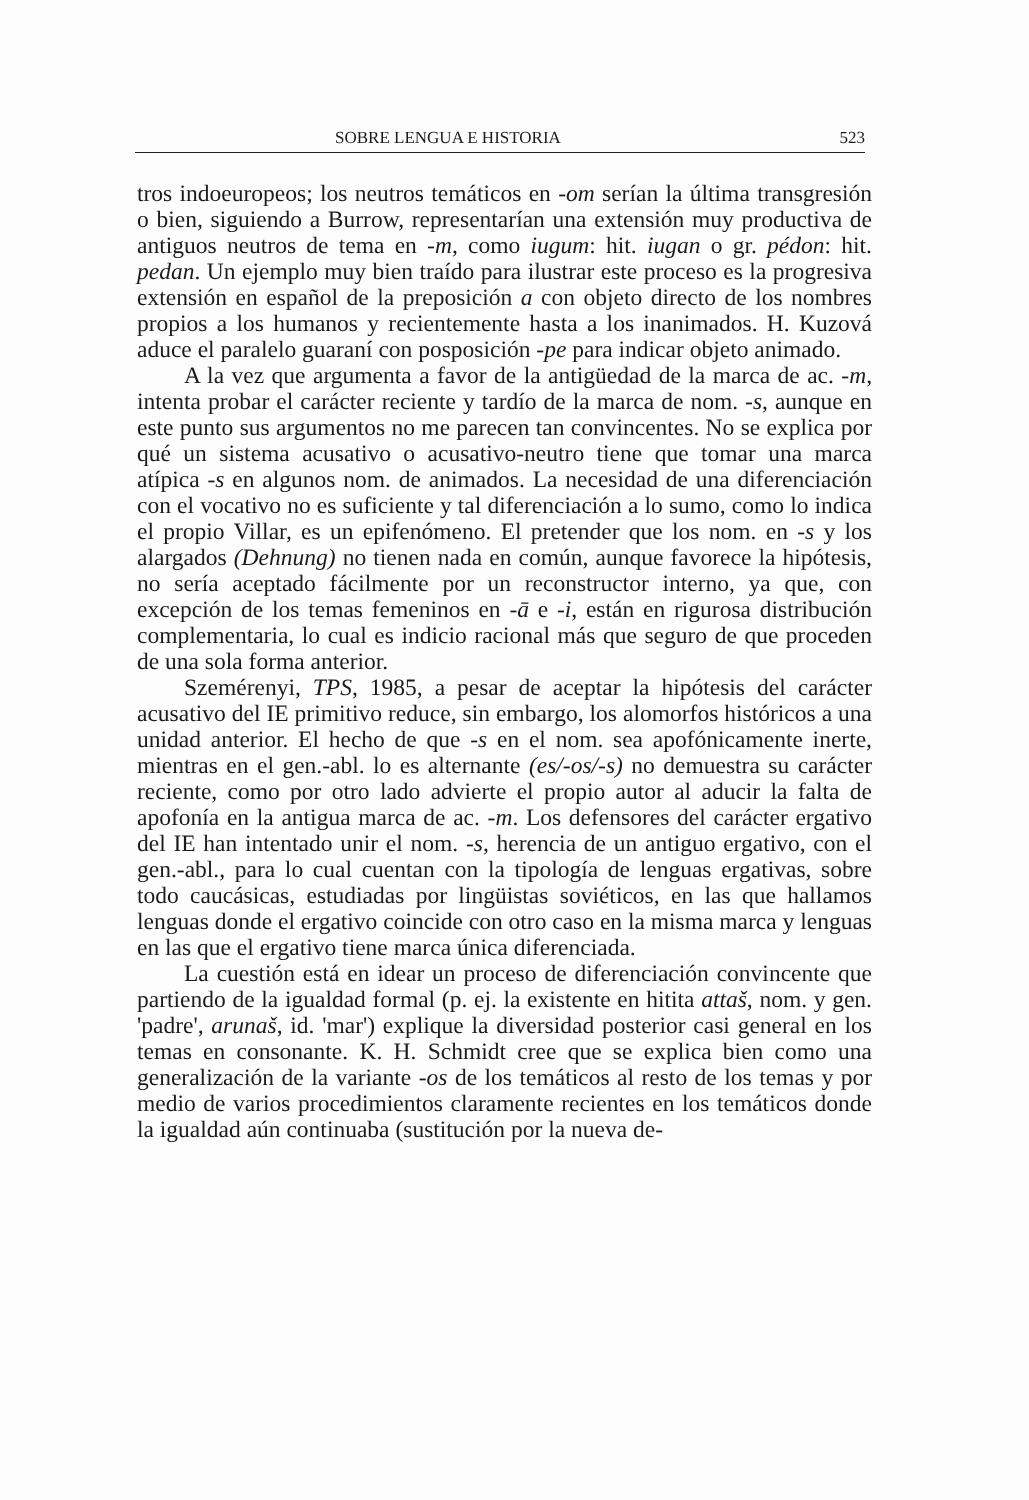SOBRE LENGUA E HISTORIA 523
tros indoeuropeos; los neutros temáticos en -om serían la última transgresión o bien, siguiendo a Burrow, representarían una extensión muy productiva de antiguos neutros de tema en -m, como iugum: hit. iugan o gr. pédon: hit. pedan. Un ejemplo muy bien traído para ilustrar este proceso es la progresiva extensión en español de la preposición a con objeto directo de los nombres propios a los humanos y recientemente hasta a los inanimados. H. Kuzová aduce el paralelo guaraní con posposición -pe para indicar objeto animado.
A la vez que argumenta a favor de la antigüedad de la marca de ac. -m, intenta probar el carácter reciente y tardío de la marca de nom. -s, aunque en este punto sus argumentos no me parecen tan convincentes. No se explica por qué un sistema acusativo o acusativo-neutro tiene que tomar una marca atípica -s en algunos nom. de animados. La necesidad de una diferenciación con el vocativo no es suficiente y tal diferenciación a lo sumo, como lo indica el propio Villar, es un epifenómeno. El pretender que los nom. en -s y los alargados (Dehnung) no tienen nada en común, aunque favorece la hipótesis, no sería aceptado fácilmente por un reconstructor interno, ya que, con excepción de los temas femeninos en -ā e -i, están en rigurosa distribución complementaria, lo cual es indicio racional más que seguro de que proceden de una sola forma anterior.
Szemérenyi, TPS, 1985, a pesar de aceptar la hipótesis del carácter acusativo del IE primitivo reduce, sin embargo, los alomorfos históricos a una unidad anterior. El hecho de que -s en el nom. sea apofónicamente inerte, mientras en el gen.-abl. lo es alternante (es/-os/-s) no demuestra su carácter reciente, como por otro lado advierte el propio autor al aducir la falta de apofonía en la antigua marca de ac. -m. Los defensores del carácter ergativo del IE han intentado unir el nom. -s, herencia de un antiguo ergativo, con el gen.-abl., para lo cual cuentan con la tipología de lenguas ergativas, sobre todo caucásicas, estudiadas por lingüistas soviéticos, en las que hallamos lenguas donde el ergativo coincide con otro caso en la misma marca y lenguas en las que el ergativo tiene marca única diferenciada.
La cuestión está en idear un proceso de diferenciación convincente que partiendo de la igualdad formal (p. ej. la existente en hitita attaš, nom. y gen. 'padre', arunaš, id. 'mar') explique la diversidad posterior casi general en los temas en consonante. K. H. Schmidt cree que se explica bien como una generalización de la variante -os de los temáticos al resto de los temas y por medio de varios procedimientos claramente recientes en los temáticos donde la igualdad aún continuaba (sustitución por la nueva de-